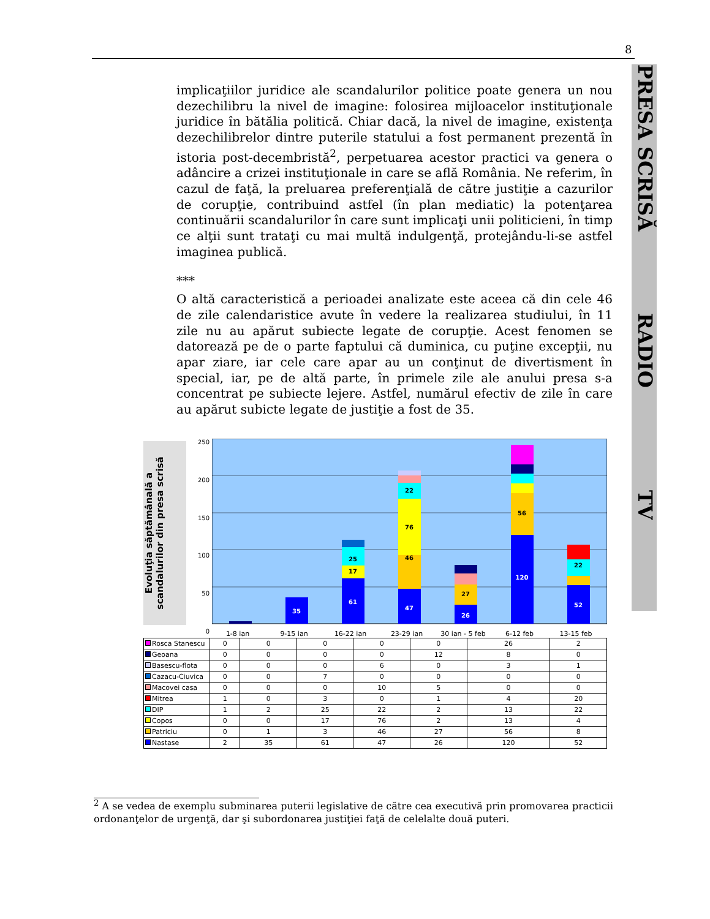8
PRESA SCRISĂ RADIO TV
implicaţiilor juridice ale scandalurilor politice poate genera un nou dezechilibru la nivel de imagine: folosirea mijloacelor instituţionale juridice în bătălia politică. Chiar dacă, la nivel de imagine, existenţa dezechilibrelor dintre puterile statului a fost permanent prezentă în istoria post-decembristă<sup>2</sup>, perpetuarea acestor practici va genera o adâncire a crizei instituţionale in care se află România. Ne referim, în cazul de faţă, la preluarea preferenţială de către justiţie a cazurilor de corupţie, contribuind astfel (în plan mediatic) la potenţarea continuării scandalurilor în care sunt implicaţi unii politicieni, în timp ce alţii sunt trataţi cu mai multă indulgenţă, protejându-li-se astfel imaginea publică.
***
O altă caracteristică a perioadei analizate este aceea că din cele 46 de zile calendaristice avute în vedere la realizarea studiului, în 11 zile nu au apărut subiecte legate de corupţie. Acest fenomen se datorează pe de o parte faptului că duminica, cu puţine excepţii, nu apar ziare, iar cele care apar au un conţinut de divertisment în special, iar, pe de altă parte, în primele zile ale anului presa s-a concentrat pe subiecte lejere. Astfel, numărul efectiv de zile în care au apărut subicte legate de justiţie a fost de 35.
Evoluţia săptămânală a scandalurilor din presa scrisă
250
200
150
100
50
0
35
61
47
26
120
52
25
17
46
76
22
27
56
22
1-8 ian 9-15 ian 16-22 ian 23-29 ian 30 ian - 5 feb 6-12 feb 13-15 feb
| Rosca Stanescu | 0 | 0 | 0 | 0 | 0 | 26 | 2 |
| Geoana | 0 | 0 | 0 | 0 | 12 | 8 | 0 |
| Basescu-flota | 0 | 0 | 0 | 6 | 0 | 3 | 1 |
| Cazacu-Ciuvica | 0 | 0 | 7 | 0 | 0 | 0 | 0 |
| Macovei casa | 0 | 0 | 0 | 10 | 5 | 0 | 0 |
| Mitrea | 1 | 0 | 3 | 0 | 1 | 4 | 20 |
| DIP | 1 | 2 | 25 | 22 | 2 | 13 | 22 |
| Copos | 0 | 0 | 17 | 76 | 2 | 13 | 4 |
| Patriciu | 0 | 1 | 3 | 46 | 27 | 56 | 8 |
| Nastase | 2 | 35 | 61 | 47 | 26 | 120 | 52 |
<sup>2</sup> A se vedea de exemplu subminarea puterii legislative de către cea executivă prin promovarea practicii ordonanţelor de urgenţă, dar şi subordonarea justiţiei faţă de celelalte două puteri.